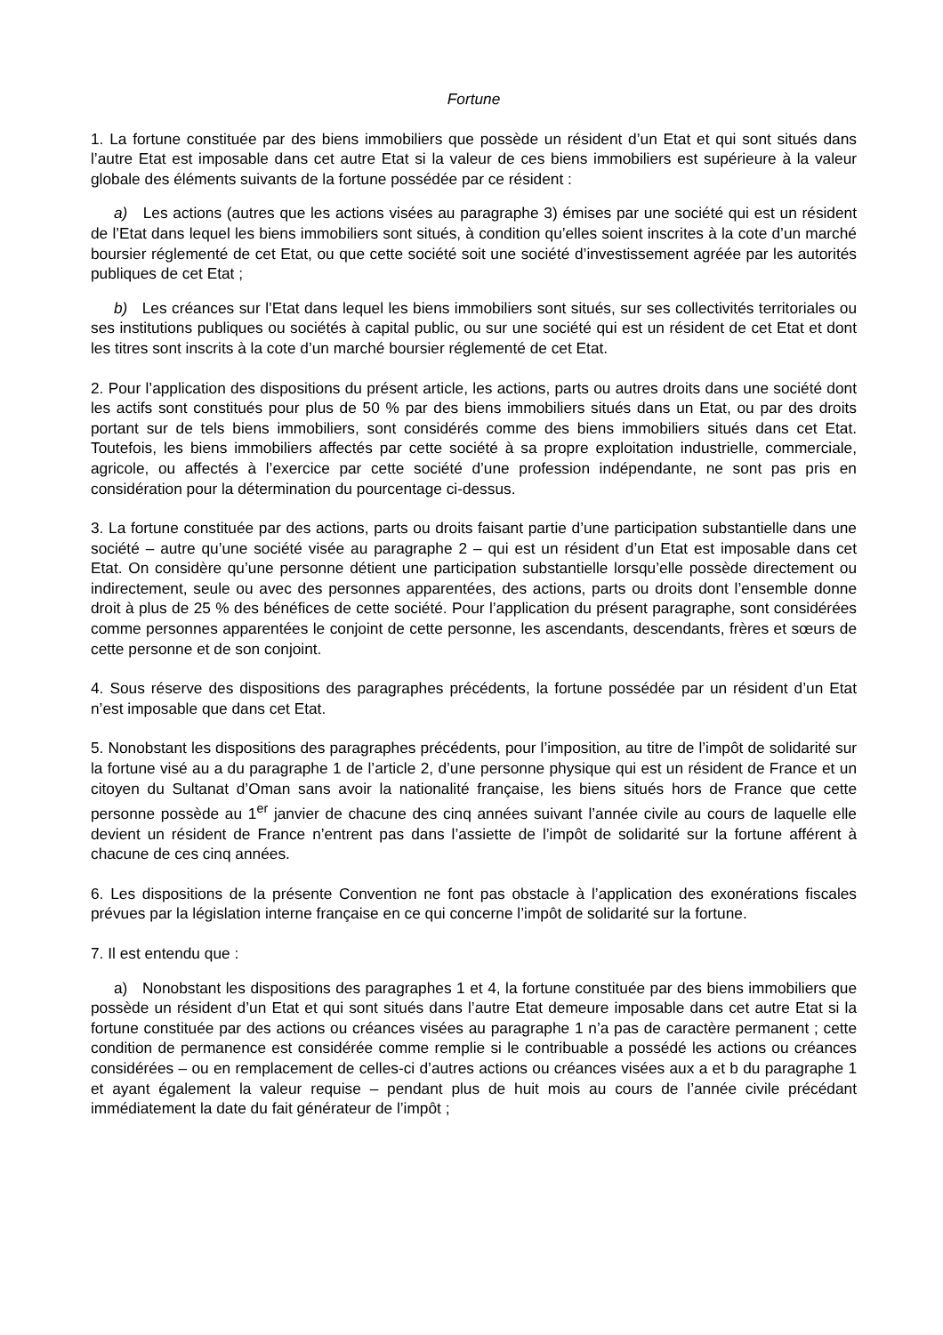Fortune
1. La fortune constituée par des biens immobiliers que possède un résident d’un Etat et qui sont situés dans l’autre Etat est imposable dans cet autre Etat si la valeur de ces biens immobiliers est supérieure à la valeur globale des éléments suivants de la fortune possédée par ce résident :
a) Les actions (autres que les actions visées au paragraphe 3) émises par une société qui est un résident de l’Etat dans lequel les biens immobiliers sont situés, à condition qu’elles soient inscrites à la cote d’un marché boursier réglementé de cet Etat, ou que cette société soit une société d’investissement agréée par les autorités publiques de cet Etat ;
b) Les créances sur l’Etat dans lequel les biens immobiliers sont situés, sur ses collectivités territoriales ou ses institutions publiques ou sociétés à capital public, ou sur une société qui est un résident de cet Etat et dont les titres sont inscrits à la cote d’un marché boursier réglementé de cet Etat.
2. Pour l’application des dispositions du présent article, les actions, parts ou autres droits dans une société dont les actifs sont constitués pour plus de 50 % par des biens immobiliers situés dans un Etat, ou par des droits portant sur de tels biens immobiliers, sont considérés comme des biens immobiliers situés dans cet Etat. Toutefois, les biens immobiliers affectés par cette société à sa propre exploitation industrielle, commerciale, agricole, ou affectés à l’exercice par cette société d’une profession indépendante, ne sont pas pris en considération pour la détermination du pourcentage ci-dessus.
3. La fortune constituée par des actions, parts ou droits faisant partie d’une participation substantielle dans une société – autre qu’une société visée au paragraphe 2 – qui est un résident d’un Etat est imposable dans cet Etat. On considère qu’une personne détient une participation substantielle lorsqu’elle possède directement ou indirectement, seule ou avec des personnes apparentées, des actions, parts ou droits dont l’ensemble donne droit à plus de 25 % des bénéfices de cette société. Pour l’application du présent paragraphe, sont considérées comme personnes apparentées le conjoint de cette personne, les ascendants, descendants, frères et sœurs de cette personne et de son conjoint.
4. Sous réserve des dispositions des paragraphes précédents, la fortune possédée par un résident d’un Etat n’est imposable que dans cet Etat.
5. Nonobstant les dispositions des paragraphes précédents, pour l’imposition, au titre de l’impôt de solidarité sur la fortune visé au a du paragraphe 1 de l’article 2, d’une personne physique qui est un résident de France et un citoyen du Sultanat d’Oman sans avoir la nationalité française, les biens situés hors de France que cette personne possède au 1<sup>er</sup> janvier de chacune des cinq années suivant l’année civile au cours de laquelle elle devient un résident de France n’entrent pas dans l’assiette de l’impôt de solidarité sur la fortune afférent à chacune de ces cinq années.
6. Les dispositions de la présente Convention ne font pas obstacle à l’application des exonérations fiscales prévues par la législation interne française en ce qui concerne l’impôt de solidarité sur la fortune.
7. Il est entendu que :
a) Nonobstant les dispositions des paragraphes 1 et 4, la fortune constituée par des biens immobiliers que possède un résident d’un Etat et qui sont situés dans l’autre Etat demeure imposable dans cet autre Etat si la fortune constituée par des actions ou créances visées au paragraphe 1 n’a pas de caractère permanent ; cette condition de permanence est considérée comme remplie si le contribuable a possédé les actions ou créances considérées – ou en remplacement de celles-ci d’autres actions ou créances visées aux a et b du paragraphe 1 et ayant également la valeur requise – pendant plus de huit mois au cours de l’année civile précédant immédiatement la date du fait générateur de l’impôt ;